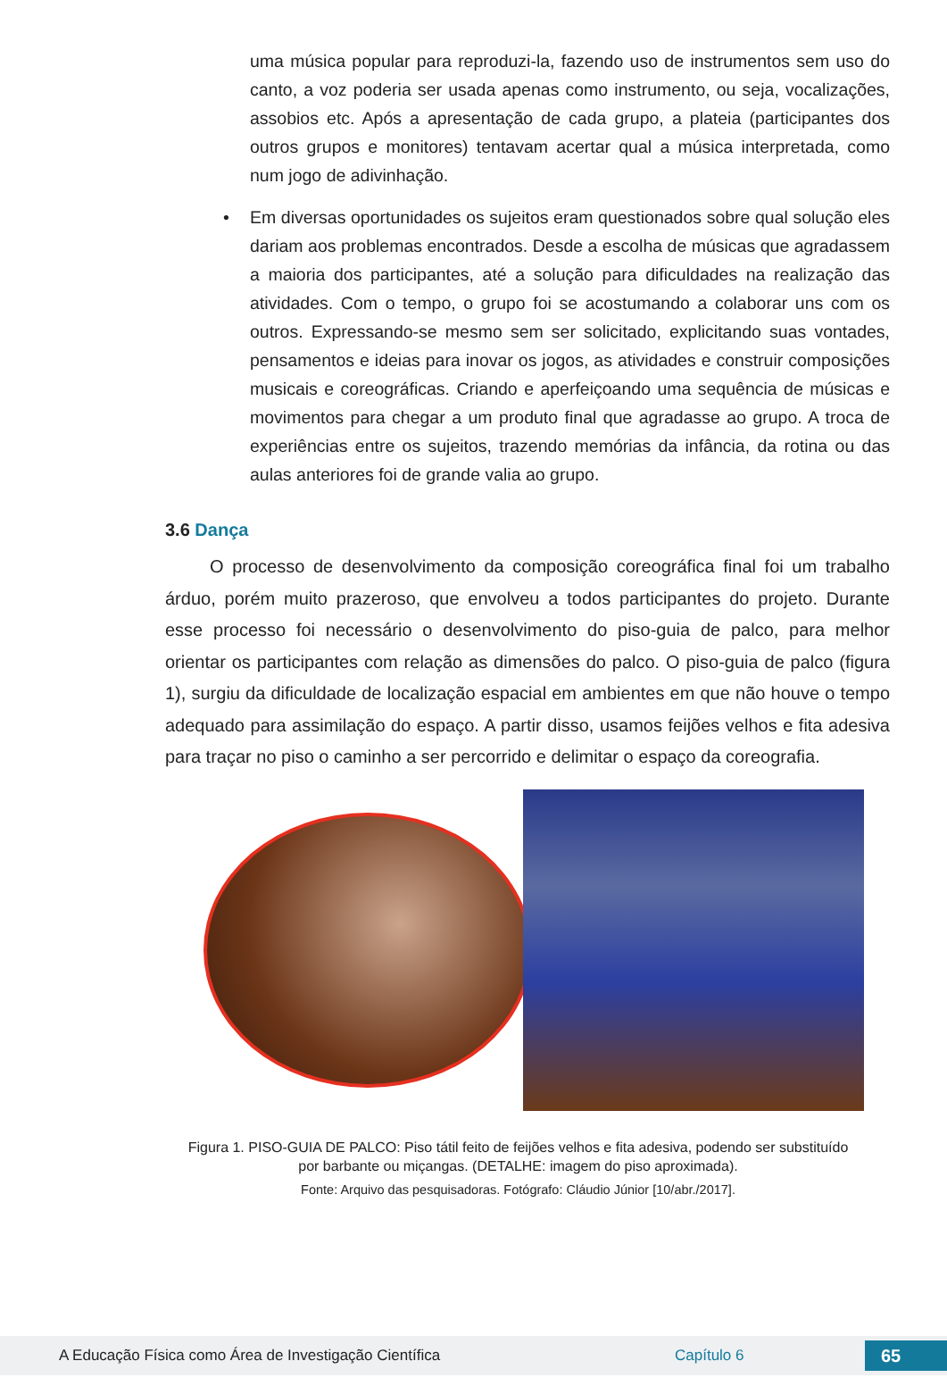uma música popular para reproduzi-la, fazendo uso de instrumentos sem uso do canto, a voz poderia ser usada apenas como instrumento, ou seja, vocalizações, assobios etc. Após a apresentação de cada grupo, a plateia (participantes dos outros grupos e monitores) tentavam acertar qual a música interpretada, como num jogo de adivinhação.
• Em diversas oportunidades os sujeitos eram questionados sobre qual solução eles dariam aos problemas encontrados. Desde a escolha de músicas que agradassem a maioria dos participantes, até a solução para dificuldades na realização das atividades. Com o tempo, o grupo foi se acostumando a colaborar uns com os outros. Expressando-se mesmo sem ser solicitado, explicitando suas vontades, pensamentos e ideias para inovar os jogos, as atividades e construir composições musicais e coreográficas. Criando e aperfeiçoando uma sequência de músicas e movimentos para chegar a um produto final que agradasse ao grupo. A troca de experiências entre os sujeitos, trazendo memórias da infância, da rotina ou das aulas anteriores foi de grande valia ao grupo.
3.6 Dança
O processo de desenvolvimento da composição coreográfica final foi um trabalho árduo, porém muito prazeroso, que envolveu a todos participantes do projeto. Durante esse processo foi necessário o desenvolvimento do piso-guia de palco, para melhor orientar os participantes com relação as dimensões do palco. O piso-guia de palco (figura 1), surgiu da dificuldade de localização espacial em ambientes em que não houve o tempo adequado para assimilação do espaço. A partir disso, usamos feijões velhos e fita adesiva para traçar no piso o caminho a ser percorrido e delimitar o espaço da coreografia.
Figura 1. PISO-GUIA DE PALCO: Piso tátil feito de feijões velhos e fita adesiva, podendo ser substituído por barbante ou miçangas. (DETALHE: imagem do piso aproximada).
Fonte: Arquivo das pesquisadoras. Fotógrafo: Cláudio Júnior [10/abr./2017].
A Educação Física como Área de Investigação Científica Capítulo 6 65